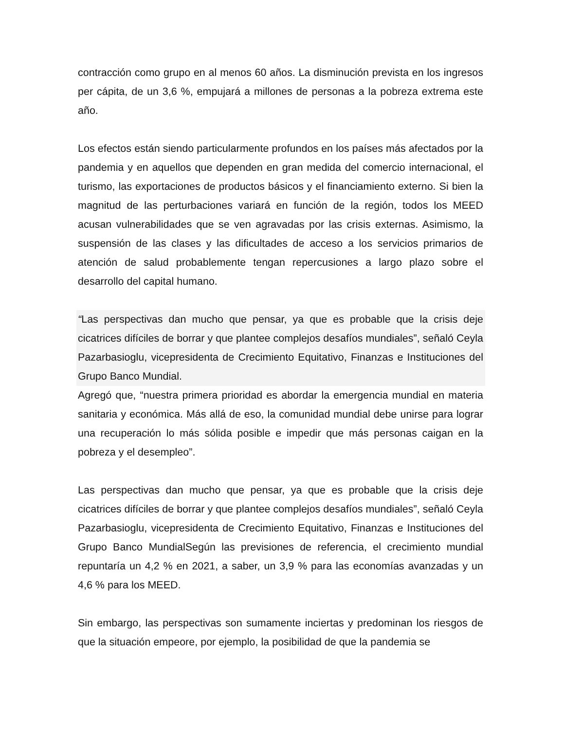contracción como grupo en al menos 60 años. La disminución prevista en los ingresos per cápita, de un 3,6 %, empujará a millones de personas a la pobreza extrema este año.
Los efectos están siendo particularmente profundos en los países más afectados por la pandemia y en aquellos que dependen en gran medida del comercio internacional, el turismo, las exportaciones de productos básicos y el financiamiento externo. Si bien la magnitud de las perturbaciones variará en función de la región, todos los MEED acusan vulnerabilidades que se ven agravadas por las crisis externas. Asimismo, la suspensión de las clases y las dificultades de acceso a los servicios primarios de atención de salud probablemente tengan repercusiones a largo plazo sobre el desarrollo del capital humano.
“Las perspectivas dan mucho que pensar, ya que es probable que la crisis deje cicatrices difíciles de borrar y que plantee complejos desafíos mundiales”, señaló Ceyla Pazarbasioglu, vicepresidenta de Crecimiento Equitativo, Finanzas e Instituciones del Grupo Banco Mundial.
Agregó que, “nuestra primera prioridad es abordar la emergencia mundial en materia sanitaria y económica. Más allá de eso, la comunidad mundial debe unirse para lograr una recuperación lo más sólida posible e impedir que más personas caigan en la pobreza y el desempleo”.
Las perspectivas dan mucho que pensar, ya que es probable que la crisis deje cicatrices difíciles de borrar y que plantee complejos desafíos mundiales”, señaló Ceyla Pazarbasioglu, vicepresidenta de Crecimiento Equitativo, Finanzas e Instituciones del Grupo Banco MundialSegún las previsiones de referencia, el crecimiento mundial repuntaría un 4,2 % en 2021, a saber, un 3,9 % para las economías avanzadas y un 4,6 % para los MEED.
Sin embargo, las perspectivas son sumamente inciertas y predominan los riesgos de que la situación empeore, por ejemplo, la posibilidad de que la pandemia se